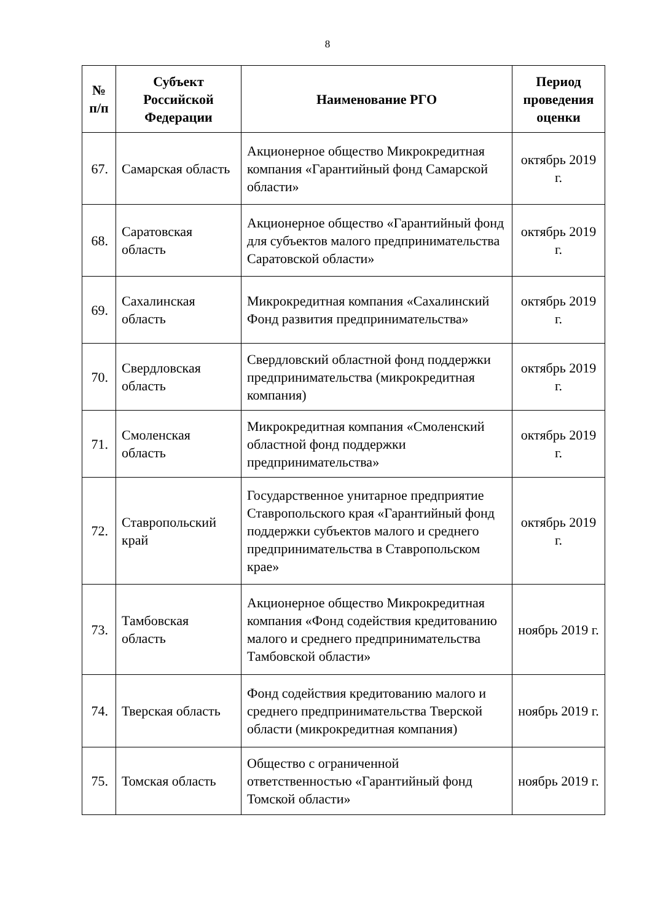8
| № п/п | Субъект Российской Федерации | Наименование РГО | Период проведения оценки |
| --- | --- | --- | --- |
| 67. | Самарская область | Акционерное общество Микрокредитная компания «Гарантийный фонд Самарской области» | октябрь 2019 г. |
| 68. | Саратовская область | Акционерное общество «Гарантийный фонд для субъектов малого предпринимательства Саратовской области» | октябрь 2019 г. |
| 69. | Сахалинская область | Микрокредитная компания «Сахалинский Фонд развития предпринимательства» | октябрь 2019 г. |
| 70. | Свердловская область | Свердловский областной фонд поддержки предпринимательства (микрокредитная компания) | октябрь 2019 г. |
| 71. | Смоленская область | Микрокредитная компания «Смоленский областной фонд поддержки предпринимательства» | октябрь 2019 г. |
| 72. | Ставропольский край | Государственное унитарное предприятие Ставропольского края «Гарантийный фонд поддержки субъектов малого и среднего предпринимательства в Ставропольском крае» | октябрь 2019 г. |
| 73. | Тамбовская область | Акционерное общество Микрокредитная компания «Фонд содействия кредитованию малого и среднего предпринимательства Тамбовской области» | ноябрь 2019 г. |
| 74. | Тверская область | Фонд содействия кредитованию малого и среднего предпринимательства Тверской области (микрокредитная компания) | ноябрь 2019 г. |
| 75. | Томская область | Общество с ограниченной ответственностью «Гарантийный фонд Томской области» | ноябрь 2019 г. |